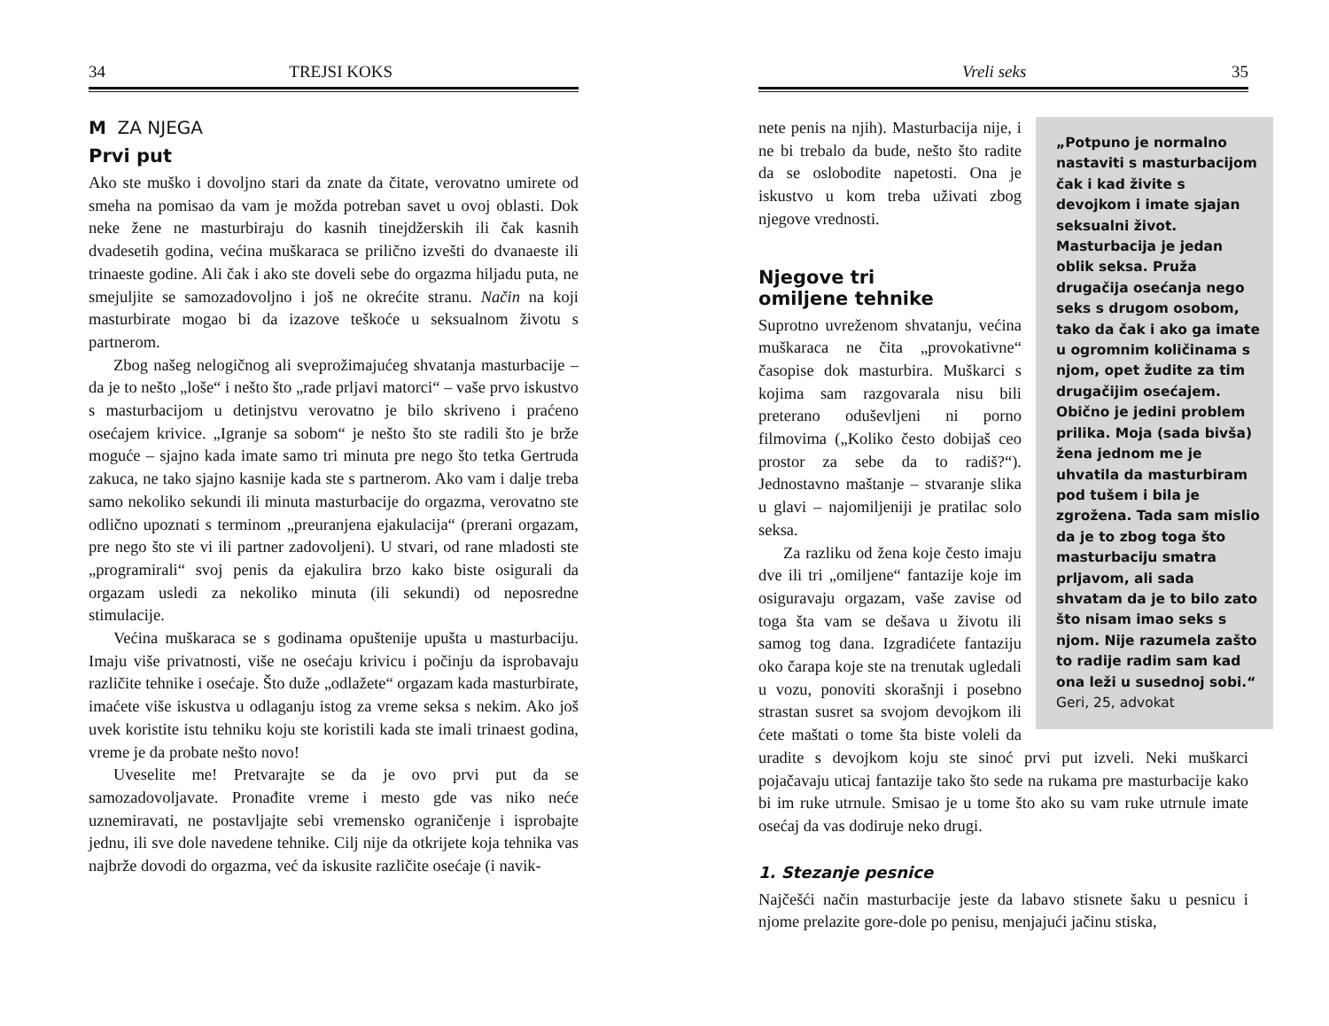34 TREJSI KOKS
M ZA NJEGA
Prvi put
Ako ste muško i dovoljno stari da znate da čitate, verovatno umirete od smeha na pomisao da vam je možda potreban savet u ovoj oblasti. Dok neke žene ne masturbiraju do kasnih tinejdžerskih ili čak kasnih dvadesetih godina, većina muškaraca se prilično izvešti do dvanaeste ili trinaeste godine. Ali čak i ako ste doveli sebe do orgazma hiljadu puta, ne smejuljite se samozadovoljno i još ne okrećite stranu. Način na koji masturbirate mogao bi da izazove teškoće u seksualnom životu s partnerom.
Zbog našeg nelogičnog ali sveprožimajućeg shvatanja masturbacije – da je to nešto „loše“ i nešto što „rade prljavi matorci“ – vaše prvo iskustvo s masturbacijom u detinjstvu verovatno je bilo skriveno i praćeno osećajem krivice. „Igranje sa sobom“ je nešto što ste radili što je brže moguće – sjajno kada imate samo tri minuta pre nego što tetka Gertruda zakuca, ne tako sjajno kasnije kada ste s partnerom. Ako vam i dalje treba samo nekoliko sekundi ili minuta masturbacije do orgazma, verovatno ste odlično upoznati s terminom „preuranjena ejakulacija“ (prerani orgazam, pre nego što ste vi ili partner zadovoljeni). U stvari, od rane mladosti ste „programirali“ svoj penis da ejakulira brzo kako biste osigurali da orgazam usledi za nekoliko minuta (ili sekundi) od neposredne stimulacije.
Većina muškaraca se s godinama opuštenije upušta u masturbaciju. Imaju više privatnosti, više ne osećaju krivicu i počinju da isprobavaju različite tehnike i osećaje. Što duže „odlažete“ orgazam kada masturbirate, imaćete više iskustva u odlaganju istog za vreme seksa s nekim. Ako još uvek koristite istu tehniku koju ste koristili kada ste imali trinaest godina, vreme je da probate nešto novo!
Uveselite me! Pretvarajte se da je ovo prvi put da se samozadovoljavate. Pronađite vreme i mesto gde vas niko neće uznemiravati, ne postavljajte sebi vremensko ograničenje i isprobajte jednu, ili sve dole navedene tehnike. Cilj nije da otkrijete koja tehnika vas najbrže dovodi do orgazma, već da iskusite različite osećaje (i navik-
Vreli seks 35
„Potpuno je normalno nastaviti s masturbacijom čak i kad živite s devojkom i imate sjajan seksualni život. Masturbacija je jedan oblik seksa. Pruža drugačija osećanja nego seks s drugom osobom, tako da čak i ako ga imate u ogromnim količinama s njom, opet žudite za tim drugačijim osećajem. Obično je jedini problem prilika. Moja (sada bivša) žena jednom me je uhvatila da masturbiram pod tušem i bila je zgrožena. Tada sam mislio da je to zbog toga što masturbaciju smatra prljavom, ali sada shvatam da je to bilo zato što nisam imao seks s njom. Nije razumela zašto to radije radim sam kad ona leži u susednoj sobi.“
Geri, 25, advokat
nete penis na njih). Masturbacija nije, i ne bi trebalo da bude, nešto što radite da se oslobodite napetosti. Ona je iskustvo u kom treba uživati zbog njegove vrednosti.
Njegove tri
omiljene tehnike
Suprotno uvreženom shvatanju, većina muškaraca ne čita „provokativne“ časopise dok masturbira. Muškarci s kojima sam razgovarala nisu bili preterano oduševljeni ni porno filmovima („Koliko često dobijaš ceo prostor za sebe da to radiš?“). Jednostavno maštanje – stvaranje slika u glavi – najomiljeniji je pratilac solo seksa.
Za razliku od žena koje često imaju dve ili tri „omiljene“ fantazije koje im osiguravaju orgazam, vaše zavise od toga šta vam se dešava u životu ili samog tog dana. Izgradićete fantaziju oko čarapa koje ste na trenutak ugledali u vozu, ponoviti skorašnji i posebno strastan susret sa svojom devojkom ili ćete maštati o tome šta biste voleli da uradite s devojkom koju ste sinoć prvi put izveli. Neki muškarci pojačavaju uticaj fantazije tako što sede na rukama pre masturbacije kako bi im ruke utrnule. Smisao je u tome što ako su vam ruke utrnule imate osećaj da vas dodiruje neko drugi.
1. Stezanje pesnice
Najčešći način masturbacije jeste da labavo stisnete šaku u pesnicu i njome prelazite gore-dole po penisu, menjajući jačinu stiska,